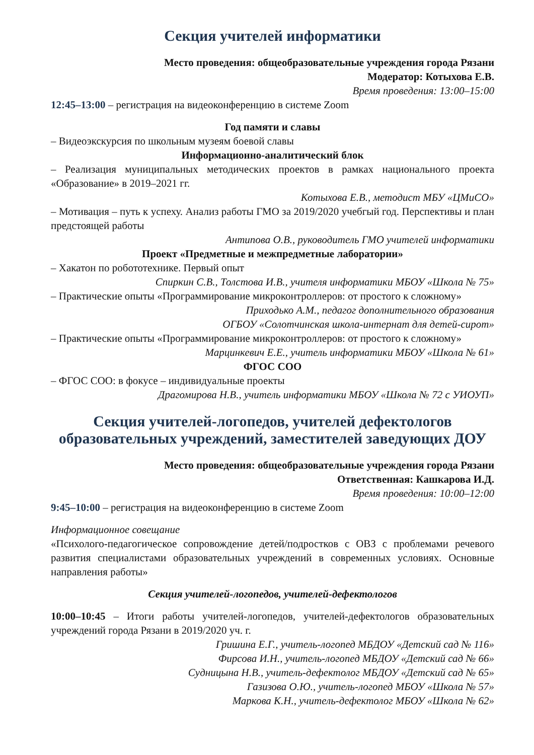Секция учителей информатики
Место проведения: общеобразовательные учреждения города Рязани
Модератор: Котыхова Е.В.
Время проведения: 13:00–15:00
12:45–13:00 – регистрация на видеоконференцию в системе Zoom
Год памяти и славы
– Видеоэкскурсия по школьным музеям боевой славы
Информационно-аналитический блок
– Реализация муниципальных методических проектов в рамках национального проекта «Образование» в 2019–2021 гг.
Котыхова Е.В., методист МБУ «ЦМиСО»
– Мотивация – путь к успеху. Анализ работы ГМО за 2019/2020 учебгый год. Перспективы и план предстоящей работы
Антипова О.В., руководитель ГМО учителей информатики
Проект «Предметные и межпредметные лаборатории»
– Хакатон по робототехнике. Первый опыт
Спиркин С.В., Толстова И.В., учителя информатики МБОУ «Школа № 75»
– Практические опыты «Программирование микроконтроллеров: от простого к сложному»
Приходько А.М., педагог дополнительного образования
ОГБОУ «Солотчинская школа-интернат для детей-сирот»
– Практические опыты «Программирование микроконтроллеров: от простого к сложному»
Марцинкевич Е.Е., учитель информатики МБОУ «Школа № 61»
ФГОС СОО
– ФГОС СОО: в фокусе – индивидуальные проекты
Драгомирова Н.В., учитель информатики МБОУ «Школа № 72 с УИОУП»
Секция учителей-логопедов, учителей дефектологов образовательных учреждений, заместителей заведующих ДОУ
Место проведения: общеобразовательные учреждения города Рязани
Ответственная: Кашкарова И.Д.
Время проведения: 10:00–12:00
9:45–10:00 – регистрация на видеоконференцию в системе Zoom
Информационное совещание
«Психолого-педагогическое сопровождение детей/подростков с ОВЗ с проблемами речевого развития специалистами образовательных учреждений в современных условиях. Основные направления работы»
Секция учителей-логопедов, учителей-дефектологов
10:00–10:45 – Итоги работы учителей-логопедов, учителей-дефектологов образовательных учреждений города Рязани в 2019/2020 уч. г.
Гришина Е.Г., учитель-логопед МБДОУ «Детский сад № 116»
Фирсова И.Н., учитель-логопед МБДОУ «Детский сад № 66»
Судницына Н.В., учитель-дефектолог МБДОУ «Детский сад № 65»
Газизова О.Ю., учитель-логопед МБОУ «Школа № 57»
Маркова К.Н., учитель-дефектолог МБОУ «Школа № 62»